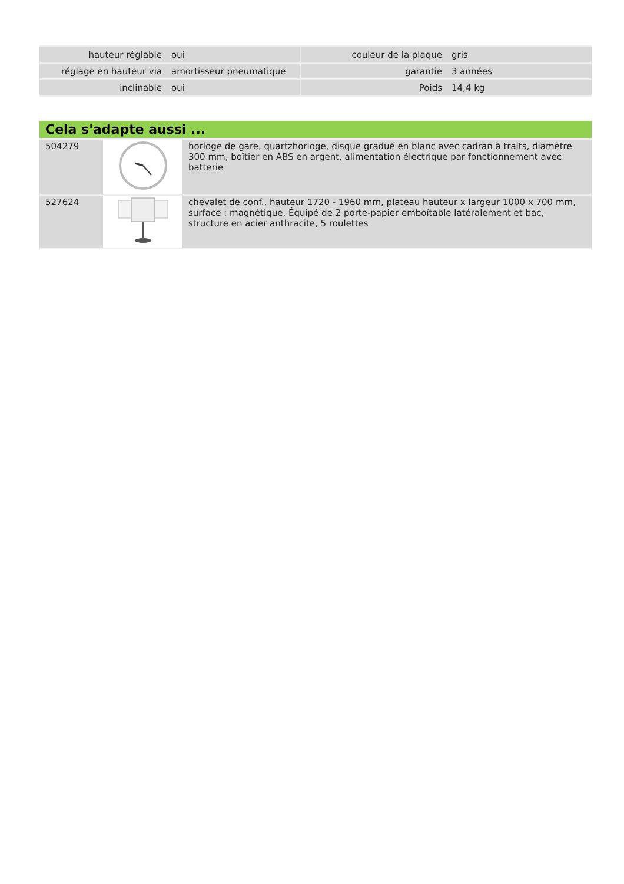| hauteur réglable | oui | couleur de la plaque | gris |
| réglage en hauteur via | amortisseur pneumatique | garantie | 3 années |
| inclinable | oui | Poids | 14,4 kg |
Cela s'adapte aussi ...
| 504279 | | horloge de gare, quartzhorloge, disque gradué en blanc avec cadran à traits, diamètre 300 mm, boîtier en ABS en argent, alimentation électrique par fonctionnement avec batterie |
| 527624 | | chevalet de conf., hauteur 1720 - 1960 mm, plateau hauteur x largeur 1000 x 700 mm, surface : magnétique, Équipé de 2 porte-papier emboîtable latéralement et bac, structure en acier anthracite, 5 roulettes |